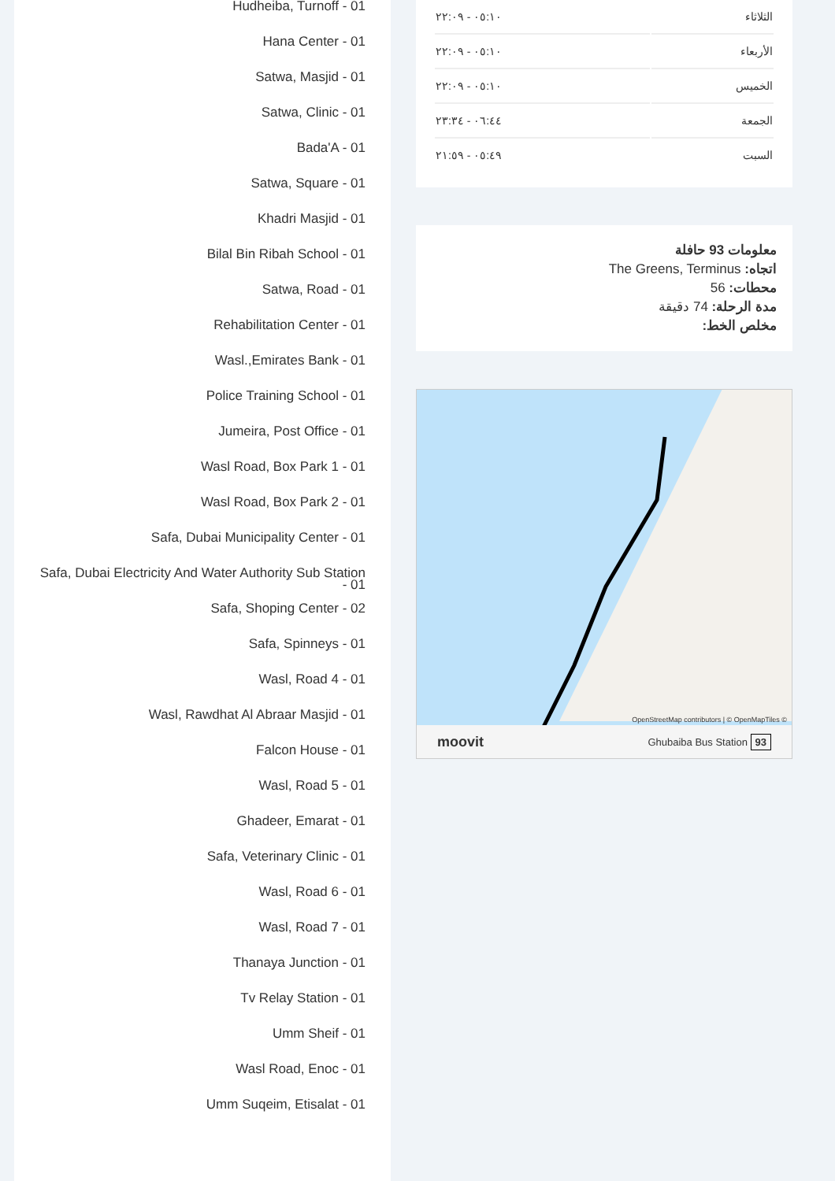| الثلاثاء | ٠٥:١٠ - ٢٢:٠٩ |
| الأربعاء | ٠٥:١٠ - ٢٢:٠٩ |
| الخميس | ٠٥:١٠ - ٢٢:٠٩ |
| الجمعة | ٠٦:٤٤ - ٢٣:٣٤ |
| السبت | ٠٥:٤٩ - ٢١:٥٩ |
معلومات 93 حافلة
اتجاه: The Greens, Terminus
محطات: 56
مدة الرحلة: 74 دقيقة
مخلص الخط:
OpenStreetMap contributors | © OpenMapTiles ©
moovit Ghubaiba Bus Station 93
Hudheiba, Turnoff - 01
Hana Center - 01
Satwa, Masjid - 01
Satwa, Clinic - 01
Bada'A - 01
Satwa, Square - 01
Khadri Masjid - 01
Bilal Bin Ribah School - 01
Satwa, Road - 01
Rehabilitation Center - 01
Wasl.,Emirates Bank - 01
Police Training School - 01
Jumeira, Post Office - 01
Wasl Road, Box Park 1 - 01
Wasl Road, Box Park 2 - 01
Safa, Dubai Municipality Center - 01
Safa, Dubai Electricity And Water Authority Sub Station - 01
Safa, Shoping Center - 02
Safa, Spinneys - 01
Wasl, Road 4 - 01
Wasl, Rawdhat Al Abraar Masjid - 01
Falcon House - 01
Wasl, Road 5 - 01
Ghadeer, Emarat - 01
Safa, Veterinary Clinic - 01
Wasl, Road 6 - 01
Wasl, Road 7 - 01
Thanaya Junction - 01
Tv Relay Station - 01
Umm Sheif - 01
Wasl Road, Enoc - 01
Umm Suqeim, Etisalat - 01